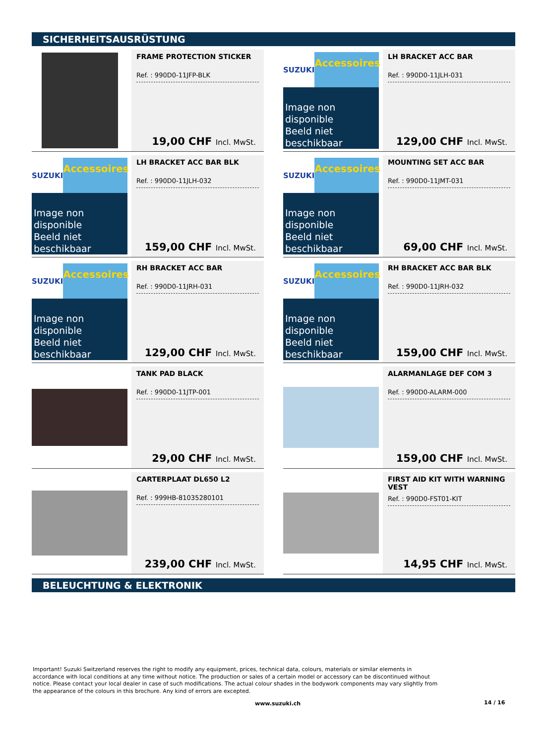SICHERHEITSAUSRÜSTUNG
FRAME PROTECTION STICKER
Ref. : 990D0-11JFP-BLK
19,00 CHF Incl. MwSt.
SUZUKI
Accessoires
Image non disponible
Beeld niet beschikbaar
LH BRACKET ACC BAR
Ref. : 990D0-11JLH-031
129,00 CHF Incl. MwSt.
SUZUKI
Accessoires
Image non disponible
Beeld niet beschikbaar
LH BRACKET ACC BAR BLK
Ref. : 990D0-11JLH-032
159,00 CHF Incl. MwSt.
SUZUKI
Accessoires
Image non disponible
Beeld niet beschikbaar
MOUNTING SET ACC BAR
Ref. : 990D0-11JMT-031
69,00 CHF Incl. MwSt.
SUZUKI
Accessoires
Image non disponible
Beeld niet beschikbaar
RH BRACKET ACC BAR
Ref. : 990D0-11JRH-031
129,00 CHF Incl. MwSt.
SUZUKI
Accessoires
Image non disponible
Beeld niet beschikbaar
RH BRACKET ACC BAR BLK
Ref. : 990D0-11JRH-032
159,00 CHF Incl. MwSt.
TANK PAD BLACK
Ref. : 990D0-11JTP-001
29,00 CHF Incl. MwSt.
ALARMANLAGE DEF COM 3
Ref. : 990D0-ALARM-000
159,00 CHF Incl. MwSt.
CARTERPLAAT DL650 L2
Ref. : 999HB-81035280101
239,00 CHF Incl. MwSt.
FIRST AID KIT WITH WARNING VEST
Ref. : 990D0-FST01-KIT
14,95 CHF Incl. MwSt.
BELEUCHTUNG & ELEKTRONIK
Important! Suzuki Switzerland reserves the right to modify any equipment, prices, technical data, colours, materials or similar elements in accordance with local conditions at any time without notice. The production or sales of a certain model or accessory can be discontinued without notice. Please contact your local dealer in case of such modifications. The actual colour shades in the bodywork components may vary slightly from the appearance of the colours in this brochure. Any kind of errors are excepted.
www.suzuki.ch 14 / 16